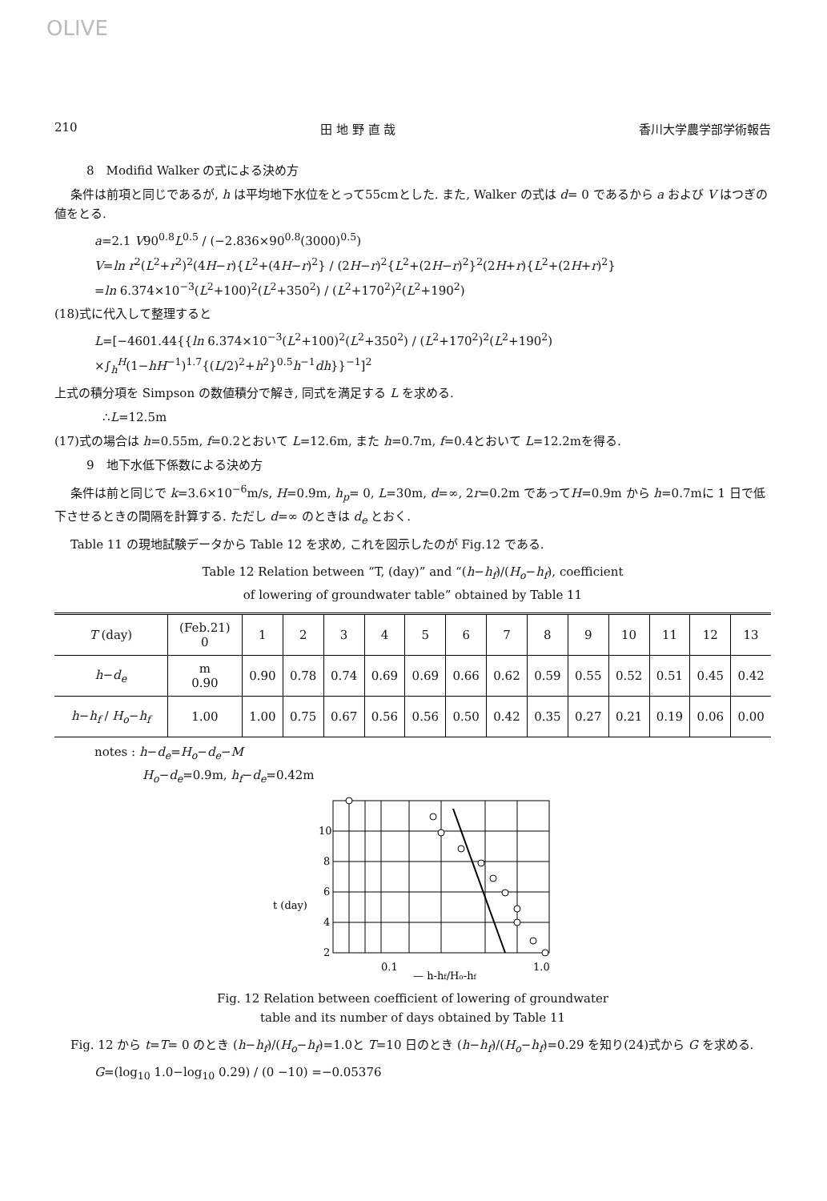OLIVE
210 田 地 野 直 哉 香川大学農学部学術報告
8　Modifid Walker の式による決め方
条件は前項と同じであるが, h は平均地下水位をとって55cmとした. また, Walker の式は d= 0 であるから a および V はつぎの値をとる.
a=2.1 V90<sup>0.8</sup>L<sup>0.5</sup> / (−2.836×90<sup>0.8</sup>(3000)<sup>0.5</sup>)
V=ln r<sup>2</sup>(L<sup>2</sup>+r<sup>2</sup>)<sup>2</sup>(4H−r){L<sup>2</sup>+(4H−r)<sup>2</sup>} / (2H−r)<sup>2</sup>{L<sup>2</sup>+(2H−r)<sup>2</sup>}<sup>2</sup>(2H+r){L<sup>2</sup>+(2H+r)<sup>2</sup>}
=ln 6.374×10<sup>−3</sup>(L<sup>2</sup>+100)<sup>2</sup>(L<sup>2</sup>+350<sup>2</sup>) / (L<sup>2</sup>+170<sup>2</sup>)<sup>2</sup>(L<sup>2</sup>+190<sup>2</sup>)
(18)式に代入して整理すると
L=[−4601.44{{ln 6.374×10<sup>−3</sup>(L<sup>2</sup>+100)<sup>2</sup>(L<sup>2</sup>+350<sup>2</sup>) / (L<sup>2</sup>+170<sup>2</sup>)<sup>2</sup>(L<sup>2</sup>+190<sup>2</sup>)
×∫<sub>h</sub><sup>H</sup>(1−hH<sup>−1</sup>)<sup>1.7</sup>{(L/2)<sup>2</sup>+h<sup>2</sup>}<sup>0.5</sup>h<sup>−1</sup>dh}}<sup>−1</sup>]<sup>2</sup>
上式の積分項を Simpson の数値積分で解き, 同式を満足する L を求める.
∴L=12.5m
(17)式の場合は h=0.55m, f=0.2とおいて L=12.6m, また h=0.7m, f=0.4とおいて L=12.2mを得る.
9　地下水低下係数による決め方
条件は前と同じで k=3.6×10<sup>−6</sup>m/s, H=0.9m, h<sub>p</sub>= 0, L=30m, d=∞, 2r=0.2m であってH=0.9m から h=0.7mに 1 日で低下させるときの間隔を計算する. ただし d=∞ のときは d<sub>e</sub> とおく.
Table 11 の現地試験データから Table 12 を求め, これを図示したのが Fig.12 である.
Table 12 Relation between “T, (day)” and “(h−h<sub>f</sub>)/(H<sub>o</sub>−h<sub>f</sub>), coefficient
of lowering of groundwater table” obtained by Table 11
| T (day) | (Feb.21) 0 | 1 | 2 | 3 | 4 | 5 | 6 | 7 | 8 | 9 | 10 | 11 | 12 | 13 |
| --- | --- | --- | --- | --- | --- | --- | --- | --- | --- | --- | --- | --- | --- | --- |
| h − d<sub>e</sub> | m 0.90 | 0.90 | 0.78 | 0.74 | 0.69 | 0.69 | 0.66 | 0.62 | 0.59 | 0.55 | 0.52 | 0.51 | 0.45 | 0.42 |
| h − h<sub>f</sub> / H<sub>o</sub> − h<sub>f</sub> | 1.00 | 1.00 | 0.75 | 0.67 | 0.56 | 0.56 | 0.50 | 0.42 | 0.35 | 0.27 | 0.21 | 0.19 | 0.06 | 0.00 |
notes : h−d<sub>e</sub>=H<sub>o</sub>−d<sub>e</sub>−M
H<sub>o</sub>−d<sub>e</sub>=0.9m, h<sub>f</sub>−d<sub>e</sub>=0.42m
10
8
6
t (day)
4
2
0.1
— h-hf/Ho-hf
1.0
Fig. 12 Relation between coefficient of lowering of groundwater
table and its number of days obtained by Table 11
Fig. 12 から t=T= 0 のとき (h−h<sub>f</sub>)/(H<sub>o</sub>−h<sub>f</sub>)=1.0と T=10 日のとき (h−h<sub>f</sub>)/(H<sub>o</sub>−h<sub>f</sub>)=0.29 を知り(24)式から G を求める.
G=(log<sub>10</sub> 1.0−log<sub>10</sub> 0.29) / (0 −10) =−0.05376